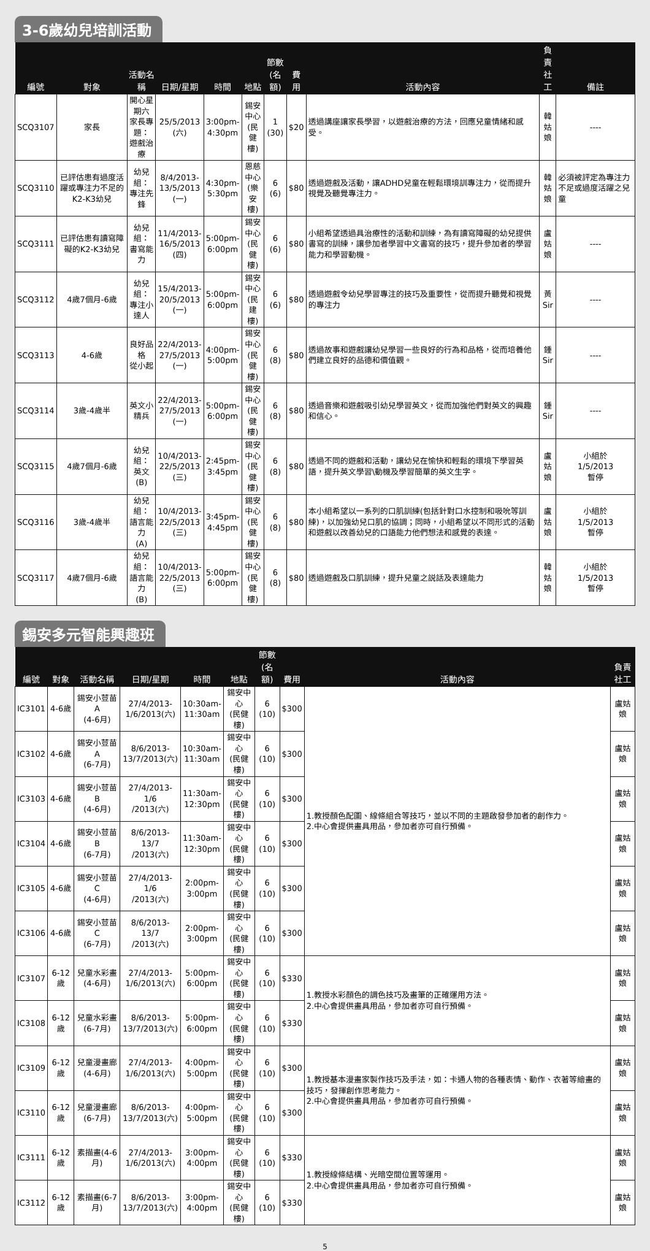3-6歲幼兒培訓活動
| 編號 | 對象 | 活動名稱 | 日期/星期 | 時間 | 地點 | 節數 (名額) | 費用 | 活動內容 | 負責 社工 | 備註 |
| --- | --- | --- | --- | --- | --- | --- | --- | --- | --- | --- |
| SCQ3107 | 家長 | 開心星期六 家長專題： 遊戲治療 | 25/5/2013 (六) | 3:00pm- 4:30pm | 錫安中心 (民健樓) | 1 (30) | $20 | 透過講座讓家長學習，以遊戲治療的方法，回應兒童情緒和感受。 | 韓 姑 娘 | ---- |
| SCQ3110 | 已評估患有過度活躍或專注力不足的K2-K3幼兒 | 幼兒組： 專注先鋒 | 8/4/2013- 13/5/2013 (一) | 4:30pm- 5:30pm | 恩慈中心 (樂安樓) | 6 (6) | $80 | 透過遊戲及活動，讓ADHD兒童在輕鬆環境訓專注力，從而提升視覺及聽覺專注力。 | 韓 姑 娘 | 必須被評定為專注力不足或過度活躍之兒童 |
| SCQ3111 | 已評估患有讀寫障礙的K2-K3幼兒 | 幼兒組： 書寫能力 | 11/4/2013- 16/5/2013 (四) | 5:00pm- 6:00pm | 錫安中心 (民健樓) | 6 (6) | $80 | 小組希望透過具治療性的活動和訓練，為有讀寫障礙的幼兒提供書寫的訓練，讓參加者學習中文書寫的技巧，提升參加者的學習能力和學習動機。 | 盧 姑 娘 | ---- |
| SCQ3112 | 4歲7個月-6歲 | 幼兒組： 專注小達人 | 15/4/2013- 20/5/2013 (一) | 5:00pm- 6:00pm | 錫安中心 (民建樓) | 6 (6) | $80 | 透過遊戲令幼兒學習專注的技巧及重要性，從而提升聽覺和視覺的專注力 | 黃 Sir | ---- |
| SCQ3113 | 4-6歲 | 良好品格 從小起 | 22/4/2013- 27/5/2013 (一) | 4:00pm- 5:00pm | 錫安中心 (民健樓) | 6 (8) | $80 | 透過故事和遊戲讓幼兒學習一些良好的行為和品格，從而培養他們建立良好的品德和價值觀。 | 鍾 Sir | ---- |
| SCQ3114 | 3歲-4歲半 | 英文小精兵 | 22/4/2013- 27/5/2013 (一) | 5:00pm- 6:00pm | 錫安中心 (民健樓) | 6 (8) | $80 | 透過音樂和遊戲吸引幼兒學習英文，從而加強他們對英文的興趣和信心。 | 鍾 Sir | ---- |
| SCQ3115 | 4歲7個月-6歲 | 幼兒組： 英文(B) | 10/4/2013- 22/5/2013 (三) | 2:45pm- 3:45pm | 錫安中心 (民健樓) | 6 (8) | $80 | 透過不同的遊戲和活動，讓幼兒在愉快和輕鬆的環境下學習英語，提升英文學習\動機及學習簡單的英文生字。 | 盧 姑 娘 | 小組於 1/5/2013 暫停 |
| SCQ3116 | 3歲-4歲半 | 幼兒組： 語言能力 (A) | 10/4/2013- 22/5/2013 (三) | 3:45pm- 4:45pm | 錫安中心 (民健樓) | 6 (8) | $80 | 本小組希望以一系列的口肌訓練(包括針對口水控制和吸吮等訓練)，以加強幼兒口肌的協調；同時，小組希望以不同形式的活動和遊戲以改善幼兒的口語能力他們想法和感覺的表達。 | 盧 姑 娘 | 小組於 1/5/2013 暫停 |
| SCQ3117 | 4歲7個月-6歲 | 幼兒組： 語言能力 (B) | 10/4/2013- 22/5/2013 (三) | 5:00pm- 6:00pm | 錫安中心 (民健樓) | 6 (8) | $80 | 透過遊戲及口肌訓練，提升兒童之説話及表達能力 | 韓 姑 娘 | 小組於 1/5/2013 暫停 |
錫安多元智能興趣班
| 編號 | 對象 | 活動名稱 | 日期/星期 | 時間 | 地點 | 節數 (名額) | 費用 | 活動內容 | 負責 社工 |
| --- | --- | --- | --- | --- | --- | --- | --- | --- | --- |
| IC3101 | 4-6歲 | 錫安小荳苗A (4-6月) | 27/4/2013- 1/6/2013(六) | 10:30am- 11:30am | 錫安中心 (民健樓) | 6 (10) | $300 | 1.教授顏色配圖、線條組合等技巧，並以不同的主題啟發參加者的創作力。 2.中心會提供畫具用品，參加者亦可自行預備。 | 盧姑娘 |
| IC3102 | 4-6歲 | 錫安小荳苗A (6-7月) | 8/6/2013- 13/7/2013(六) | 10:30am- 11:30am | 錫安中心 (民健樓) | 6 (10) | $300 | | 盧姑娘 |
| IC3103 | 4-6歲 | 錫安小荳苗B (4-6月) | 27/4/2013-1/6 /2013(六) | 11:30am- 12:30pm | 錫安中心 (民健樓) | 6 (10) | $300 | | 盧姑娘 |
| IC3104 | 4-6歲 | 錫安小荳苗B (6-7月) | 8/6/2013-13/7 /2013(六) | 11:30am- 12:30pm | 錫安中心 (民健樓) | 6 (10) | $300 | | 盧姑娘 |
| IC3105 | 4-6歲 | 錫安小荳苗C (4-6月) | 27/4/2013-1/6 /2013(六) | 2:00pm- 3:00pm | 錫安中心 (民健樓) | 6 (10) | $300 | | 盧姑娘 |
| IC3106 | 4-6歲 | 錫安小荳苗C (6-7月) | 8/6/2013-13/7 /2013(六) | 2:00pm- 3:00pm | 錫安中心 (民健樓) | 6 (10) | $300 | | 盧姑娘 |
| IC3107 | 6-12歲 | 兒童水彩畫 (4-6月) | 27/4/2013- 1/6/2013(六) | 5:00pm- 6:00pm | 錫安中心 (民健樓) | 6 (10) | $330 | 1.教授水彩顏色的調色技巧及畫筆的正確運用方法。 2.中心會提供畫具用品，參加者亦可自行預備。 | 盧姑娘 |
| IC3108 | 6-12歲 | 兒童水彩畫 (6-7月) | 8/6/2013- 13/7/2013(六) | 5:00pm- 6:00pm | 錫安中心 (民健樓) | 6 (10) | $330 | | 盧姑娘 |
| IC3109 | 6-12歲 | 兒童漫畫廊 (4-6月) | 27/4/2013- 1/6/2013(六) | 4:00pm- 5:00pm | 錫安中心 (民健樓) | 6 (10) | $300 | 1.教授基本漫畫家製作技巧及手法，如：卡通人物的各種表情、動作、衣著等繪畫的技巧，發揮創作思考能力。 2.中心會提供畫具用品，參加者亦可自行預備。 | 盧姑娘 |
| IC3110 | 6-12歲 | 兒童漫畫廊 (6-7月) | 8/6/2013- 13/7/2013(六) | 4:00pm- 5:00pm | 錫安中心 (民健樓) | 6 (10) | $300 | | 盧姑娘 |
| IC3111 | 6-12歲 | 素描畫(4-6月) | 27/4/2013- 1/6/2013(六) | 3:00pm- 4:00pm | 錫安中心 (民健樓) | 6 (10) | $330 | 1.教授線條結構、光暗空間位置等運用。 2.中心會提供畫具用品，參加者亦可自行預備。 | 盧姑娘 |
| IC3112 | 6-12歲 | 素描畫(6-7月) | 8/6/2013- 13/7/2013(六) | 3:00pm- 4:00pm | 錫安中心 (民健樓) | 6 (10) | $330 | | 盧姑娘 |
5